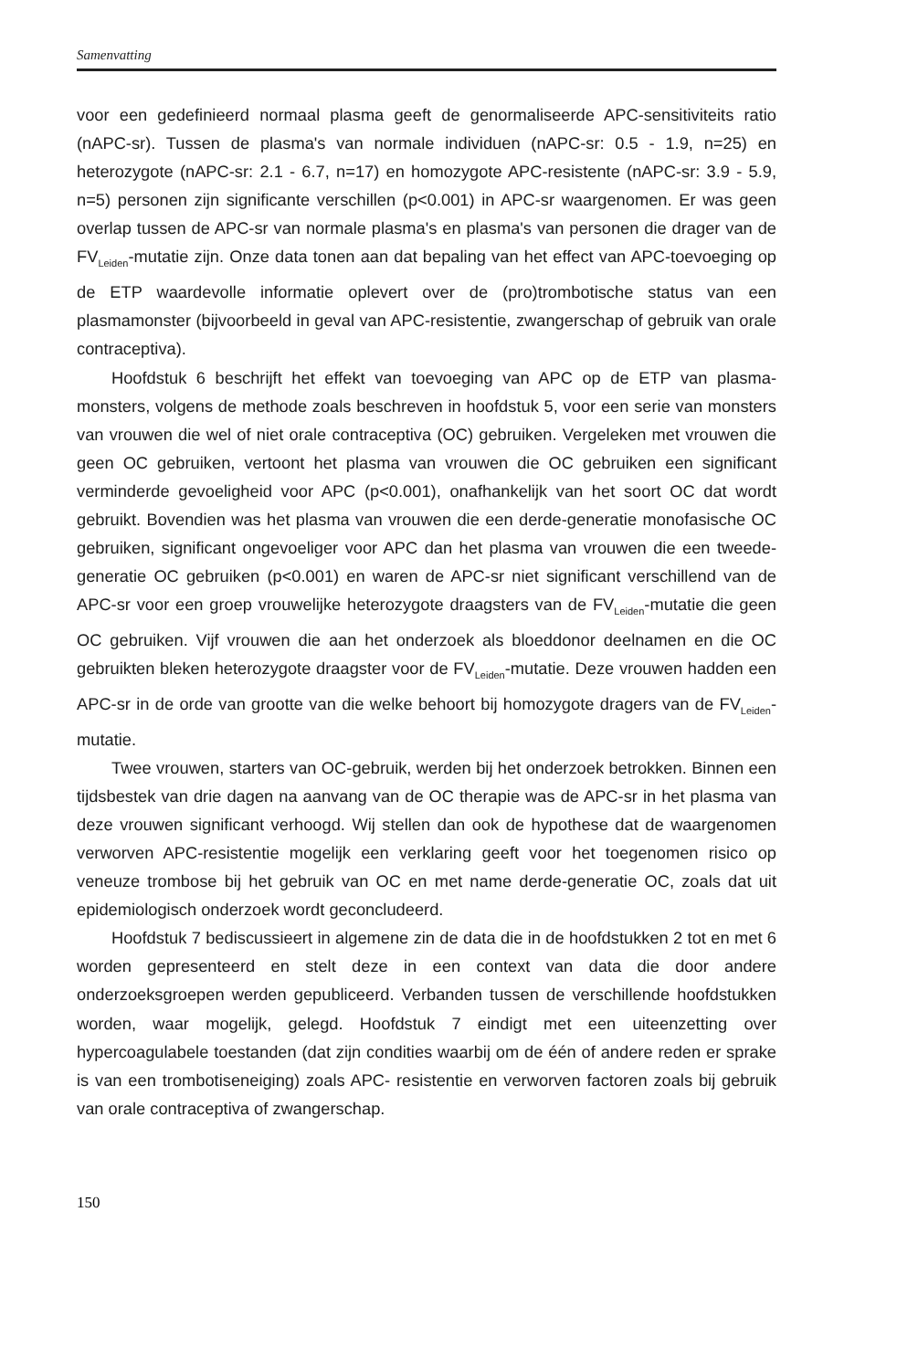Samenvatting
voor een gedefinieerd normaal plasma geeft de genormaliseerde APC-sensitiviteits ratio (nAPC-sr). Tussen de plasma's van normale individuen (nAPC-sr: 0.5 - 1.9, n=25) en heterozygote (nAPC-sr: 2.1 - 6.7, n=17) en homozygote APC-resistente (nAPC-sr: 3.9 - 5.9, n=5) personen zijn significante verschillen (p<0.001) in APC-sr waargenomen. Er was geen overlap tussen de APC-sr van normale plasma's en plasma's van personen die drager van de FV<sub>Leiden</sub>-mutatie zijn. Onze data tonen aan dat bepaling van het effect van APC-toevoeging op de ETP waardevolle informatie oplevert over de (pro)trombotische status van een plasmamonster (bijvoorbeeld in geval van APC-resistentie, zwangerschap of gebruik van orale contraceptiva).
Hoofdstuk 6 beschrijft het effekt van toevoeging van APC op de ETP van plasma-monsters, volgens de methode zoals beschreven in hoofdstuk 5, voor een serie van monsters van vrouwen die wel of niet orale contraceptiva (OC) gebruiken. Vergeleken met vrouwen die geen OC gebruiken, vertoont het plasma van vrouwen die OC gebruiken een significant verminderde gevoeligheid voor APC (p<0.001), onafhankelijk van het soort OC dat wordt gebruikt. Bovendien was het plasma van vrouwen die een derde-generatie monofasische OC gebruiken, significant ongevoeliger voor APC dan het plasma van vrouwen die een tweede-generatie OC gebruiken (p<0.001) en waren de APC-sr niet significant verschillend van de APC-sr voor een groep vrouwelijke heterozygote draagsters van de FV<sub>Leiden</sub>-mutatie die geen OC gebruiken. Vijf vrouwen die aan het onderzoek als bloeddonor deelnamen en die OC gebruikten bleken heterozygote draagster voor de FV<sub>Leiden</sub>-mutatie. Deze vrouwen hadden een APC-sr in de orde van grootte van die welke behoort bij homozygote dragers van de FV<sub>Leiden</sub>-mutatie.
Twee vrouwen, starters van OC-gebruik, werden bij het onderzoek betrokken. Binnen een tijdsbestek van drie dagen na aanvang van de OC therapie was de APC-sr in het plasma van deze vrouwen significant verhoogd. Wij stellen dan ook de hypothese dat de waargenomen verworven APC-resistentie mogelijk een verklaring geeft voor het toegenomen risico op veneuze trombose bij het gebruik van OC en met name derde-generatie OC, zoals dat uit epidemiologisch onderzoek wordt geconcludeerd.
Hoofdstuk 7 bediscussieert in algemene zin de data die in de hoofdstukken 2 tot en met 6 worden gepresenteerd en stelt deze in een context van data die door andere onderzoeksgroepen werden gepubliceerd. Verbanden tussen de verschillende hoofdstukken worden, waar mogelijk, gelegd. Hoofdstuk 7 eindigt met een uiteenzetting over hypercoagulabele toestanden (dat zijn condities waarbij om de één of andere reden er sprake is van een trombotiseneiging) zoals APC- resistentie en verworven factoren zoals bij gebruik van orale contraceptiva of zwangerschap.
150